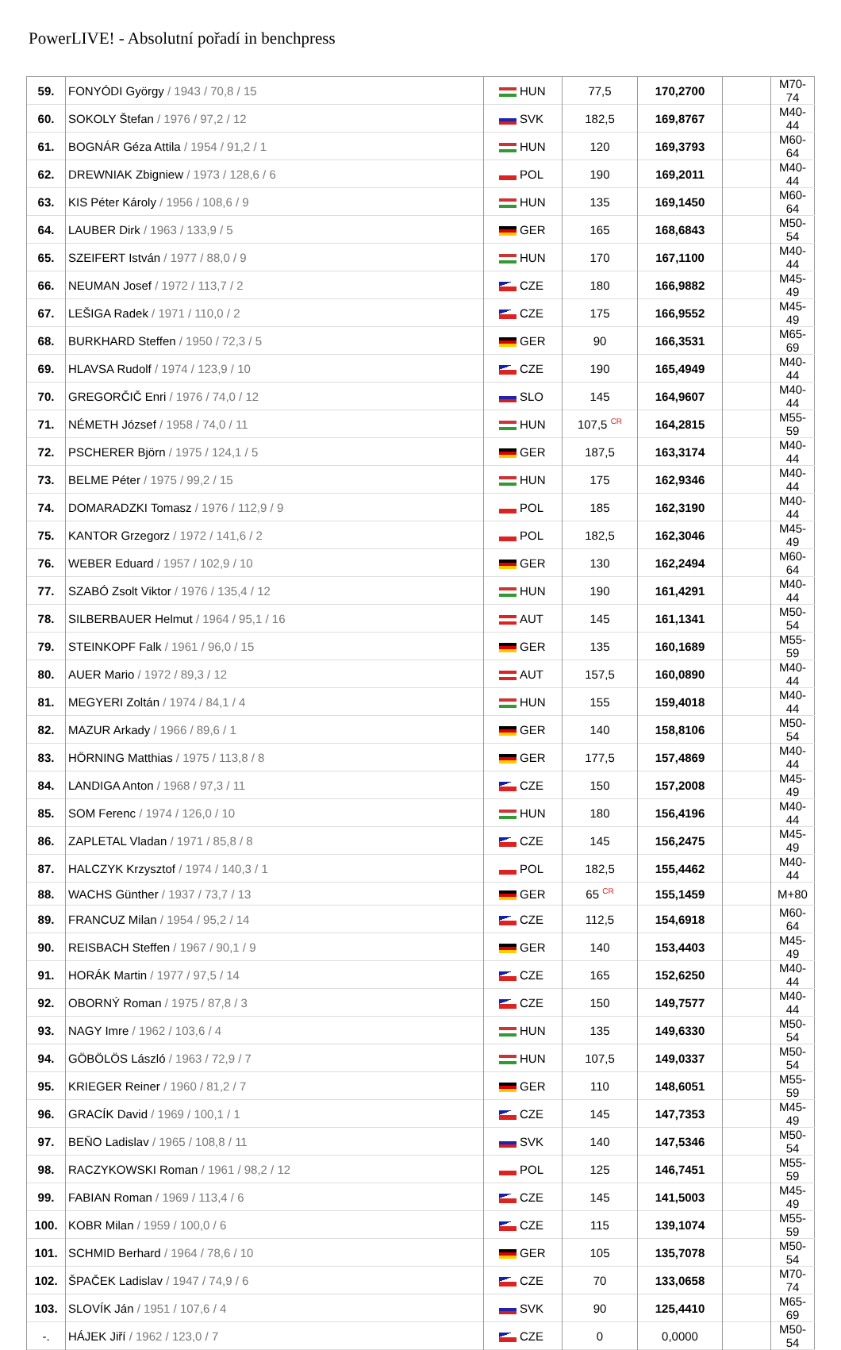PowerLIVE! - Absolutní pořadí in benchpress
| 59. | FONYÓDI György / 1943 / 70,8 / 15 | HUN | 77,5 | 170,2700 | | M70-74 |
| 60. | SOKOLY Štefan / 1976 / 97,2 / 12 | SVK | 182,5 | 169,8767 | | M40-44 |
| 61. | BOGNÁR Géza Attila / 1954 / 91,2 / 1 | HUN | 120 | 169,3793 | | M60-64 |
| 62. | DREWNIAK Zbigniew / 1973 / 128,6 / 6 | POL | 190 | 169,2011 | | M40-44 |
| 63. | KIS Péter Károly / 1956 / 108,6 / 9 | HUN | 135 | 169,1450 | | M60-64 |
| 64. | LAUBER Dirk / 1963 / 133,9 / 5 | GER | 165 | 168,6843 | | M50-54 |
| 65. | SZEIFERT István / 1977 / 88,0 / 9 | HUN | 170 | 167,1100 | | M40-44 |
| 66. | NEUMAN Josef / 1972 / 113,7 / 2 | CZE | 180 | 166,9882 | | M45-49 |
| 67. | LEŠIGA Radek / 1971 / 110,0 / 2 | CZE | 175 | 166,9552 | | M45-49 |
| 68. | BURKHARD Steffen / 1950 / 72,3 / 5 | GER | 90 | 166,3531 | | M65-69 |
| 69. | HLAVSA Rudolf / 1974 / 123,9 / 10 | CZE | 190 | 165,4949 | | M40-44 |
| 70. | GREGORČIČ Enri / 1976 / 74,0 / 12 | SLO | 145 | 164,9607 | | M40-44 |
| 71. | NÉMETH József / 1958 / 74,0 / 11 | HUN | 107,5 <sup>CR</sup> | 164,2815 | | M55-59 |
| 72. | PSCHERER Björn / 1975 / 124,1 / 5 | GER | 187,5 | 163,3174 | | M40-44 |
| 73. | BELME Péter / 1975 / 99,2 / 15 | HUN | 175 | 162,9346 | | M40-44 |
| 74. | DOMARADZKI Tomasz / 1976 / 112,9 / 9 | POL | 185 | 162,3190 | | M40-44 |
| 75. | KANTOR Grzegorz / 1972 / 141,6 / 2 | POL | 182,5 | 162,3046 | | M45-49 |
| 76. | WEBER Eduard / 1957 / 102,9 / 10 | GER | 130 | 162,2494 | | M60-64 |
| 77. | SZABÓ Zsolt Viktor / 1976 / 135,4 / 12 | HUN | 190 | 161,4291 | | M40-44 |
| 78. | SILBERBAUER Helmut / 1964 / 95,1 / 16 | AUT | 145 | 161,1341 | | M50-54 |
| 79. | STEINKOPF Falk / 1961 / 96,0 / 15 | GER | 135 | 160,1689 | | M55-59 |
| 80. | AUER Mario / 1972 / 89,3 / 12 | AUT | 157,5 | 160,0890 | | M40-44 |
| 81. | MEGYERI Zoltán / 1974 / 84,1 / 4 | HUN | 155 | 159,4018 | | M40-44 |
| 82. | MAZUR Arkady / 1966 / 89,6 / 1 | GER | 140 | 158,8106 | | M50-54 |
| 83. | HÖRNING Matthias / 1975 / 113,8 / 8 | GER | 177,5 | 157,4869 | | M40-44 |
| 84. | LANDIGA Anton / 1968 / 97,3 / 11 | CZE | 150 | 157,2008 | | M45-49 |
| 85. | SOM Ferenc / 1974 / 126,0 / 10 | HUN | 180 | 156,4196 | | M40-44 |
| 86. | ZAPLETAL Vladan / 1971 / 85,8 / 8 | CZE | 145 | 156,2475 | | M45-49 |
| 87. | HALCZYK Krzysztof / 1974 / 140,3 / 1 | POL | 182,5 | 155,4462 | | M40-44 |
| 88. | WACHS Günther / 1937 / 73,7 / 13 | GER | 65 <sup>CR</sup> | 155,1459 | | M+80 |
| 89. | FRANCUZ Milan / 1954 / 95,2 / 14 | CZE | 112,5 | 154,6918 | | M60-64 |
| 90. | REISBACH Steffen / 1967 / 90,1 / 9 | GER | 140 | 153,4403 | | M45-49 |
| 91. | HORÁK Martin / 1977 / 97,5 / 14 | CZE | 165 | 152,6250 | | M40-44 |
| 92. | OBORNÝ Roman / 1975 / 87,8 / 3 | CZE | 150 | 149,7577 | | M40-44 |
| 93. | NAGY Imre / 1962 / 103,6 / 4 | HUN | 135 | 149,6330 | | M50-54 |
| 94. | GÖBÖLÖS László / 1963 / 72,9 / 7 | HUN | 107,5 | 149,0337 | | M50-54 |
| 95. | KRIEGER Reiner / 1960 / 81,2 / 7 | GER | 110 | 148,6051 | | M55-59 |
| 96. | GRACÍK David / 1969 / 100,1 / 1 | CZE | 145 | 147,7353 | | M45-49 |
| 97. | BEŇO Ladislav / 1965 / 108,8 / 11 | SVK | 140 | 147,5346 | | M50-54 |
| 98. | RACZYKOWSKI Roman / 1961 / 98,2 / 12 | POL | 125 | 146,7451 | | M55-59 |
| 99. | FABIAN Roman / 1969 / 113,4 / 6 | CZE | 145 | 141,5003 | | M45-49 |
| 100. | KOBR Milan / 1959 / 100,0 / 6 | CZE | 115 | 139,1074 | | M55-59 |
| 101. | SCHMID Berhard / 1964 / 78,6 / 10 | GER | 105 | 135,7078 | | M50-54 |
| 102. | ŠPAČEK Ladislav / 1947 / 74,9 / 6 | CZE | 70 | 133,0658 | | M70-74 |
| 103. | SLOVÍK Ján / 1951 / 107,6 / 4 | SVK | 90 | 125,4410 | | M65-69 |
| -. | HÁJEK Jiří / 1962 / 123,0 / 7 | CZE | 0 | 0,0000 | | M50-54 |